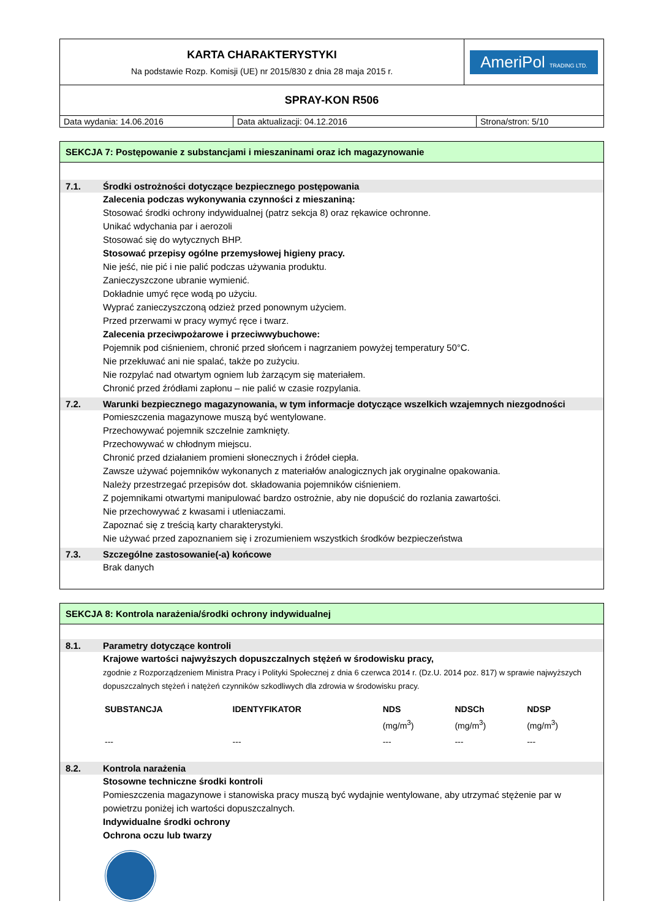| KARTA CHARAKTERYSTYKI Na podstawie Rozp. Komisji (UE) nr 2015/830 z dnia 28 maja 2015 r. | AmeriPol TRADING LTD. |
| SPRAY-KON R506 |
| Data wydania: 14.06.2016 | Data aktualizacji: 04.12.2016 | Strona/stron: 5/10 |
SEKCJA 7: Postępowanie z substancjami i mieszaninami oraz ich magazynowanie
7.1. Środki ostrożności dotyczące bezpiecznego postępowania
Zalecenia podczas wykonywania czynności z mieszaniną:
Stosować środki ochrony indywidualnej (patrz sekcja 8) oraz rękawice ochronne.
Unikać wdychania par i aerozoli
Stosować się do wytycznych BHP.
Stosować przepisy ogólne przemysłowej higieny pracy.
Nie jeść, nie pić i nie palić podczas używania produktu.
Zanieczyszczone ubranie wymienić.
Dokładnie umyć ręce wodą po użyciu.
Wyprać zanieczyszczoną odzież przed ponownym użyciem.
Przed przerwami w pracy wymyć ręce i twarz.
Zalecenia przeciwpożarowe i przeciwwybuchowe:
Pojemnik pod ciśnieniem, chronić przed słońcem i nagrzaniem powyżej temperatury 50°C.
Nie przekłuwać ani nie spalać, także po zużyciu.
Nie rozpylać nad otwartym ogniem lub żarzącym się materiałem.
Chronić przed źródłami zapłonu – nie palić w czasie rozpylania.
7.2. Warunki bezpiecznego magazynowania, w tym informacje dotyczące wszelkich wzajemnych niezgodności
Pomieszczenia magazynowe muszą być wentylowane.
Przechowywać pojemnik szczelnie zamknięty.
Przechowywać w chłodnym miejscu.
Chronić przed działaniem promieni słonecznych i źródeł ciepła.
Zawsze używać pojemników wykonanych z materiałów analogicznych jak oryginalne opakowania.
Należy przestrzegać przepisów dot. składowania pojemników ciśnieniem.
Z pojemnikami otwartymi manipulować bardzo ostrożnie, aby nie dopuścić do rozlania zawartości.
Nie przechowywać z kwasami i utleniaczami.
Zapoznać się z treścią karty charakterystyki.
Nie używać przed zapoznaniem się i zrozumieniem wszystkich środków bezpieczeństwa
7.3. Szczególne zastosowanie(-a) końcowe
Brak danych
SEKCJA 8: Kontrola narażenia/środki ochrony indywidualnej
8.1. Parametry dotyczące kontroli
Krajowe wartości najwyższych dopuszczalnych stężeń w środowisku pracy,
zgodnie z Rozporządzeniem Ministra Pracy i Polityki Społecznej z dnia 6 czerwca 2014 r. (Dz.U. 2014 poz. 817) w sprawie najwyższych dopuszczalnych stężeń i natężeń czynników szkodliwych dla zdrowia w środowisku pracy.
| SUBSTANCJA | IDENTYFIKATOR | NDS (mg/m<sup>3</sup>) | NDSCh (mg/m<sup>3</sup>) | NDSP (mg/m<sup>3</sup>) |
| --- | --- | --- | --- | --- |
| --- | --- | --- | --- | --- |
8.2. Kontrola narażenia
Stosowne techniczne środki kontroli
Pomieszczenia magazynowe i stanowiska pracy muszą być wydajnie wentylowane, aby utrzymać stężenie par w powietrzu poniżej ich wartości dopuszczalnych.
Indywidualne środki ochrony
Ochrona oczu lub twarzy